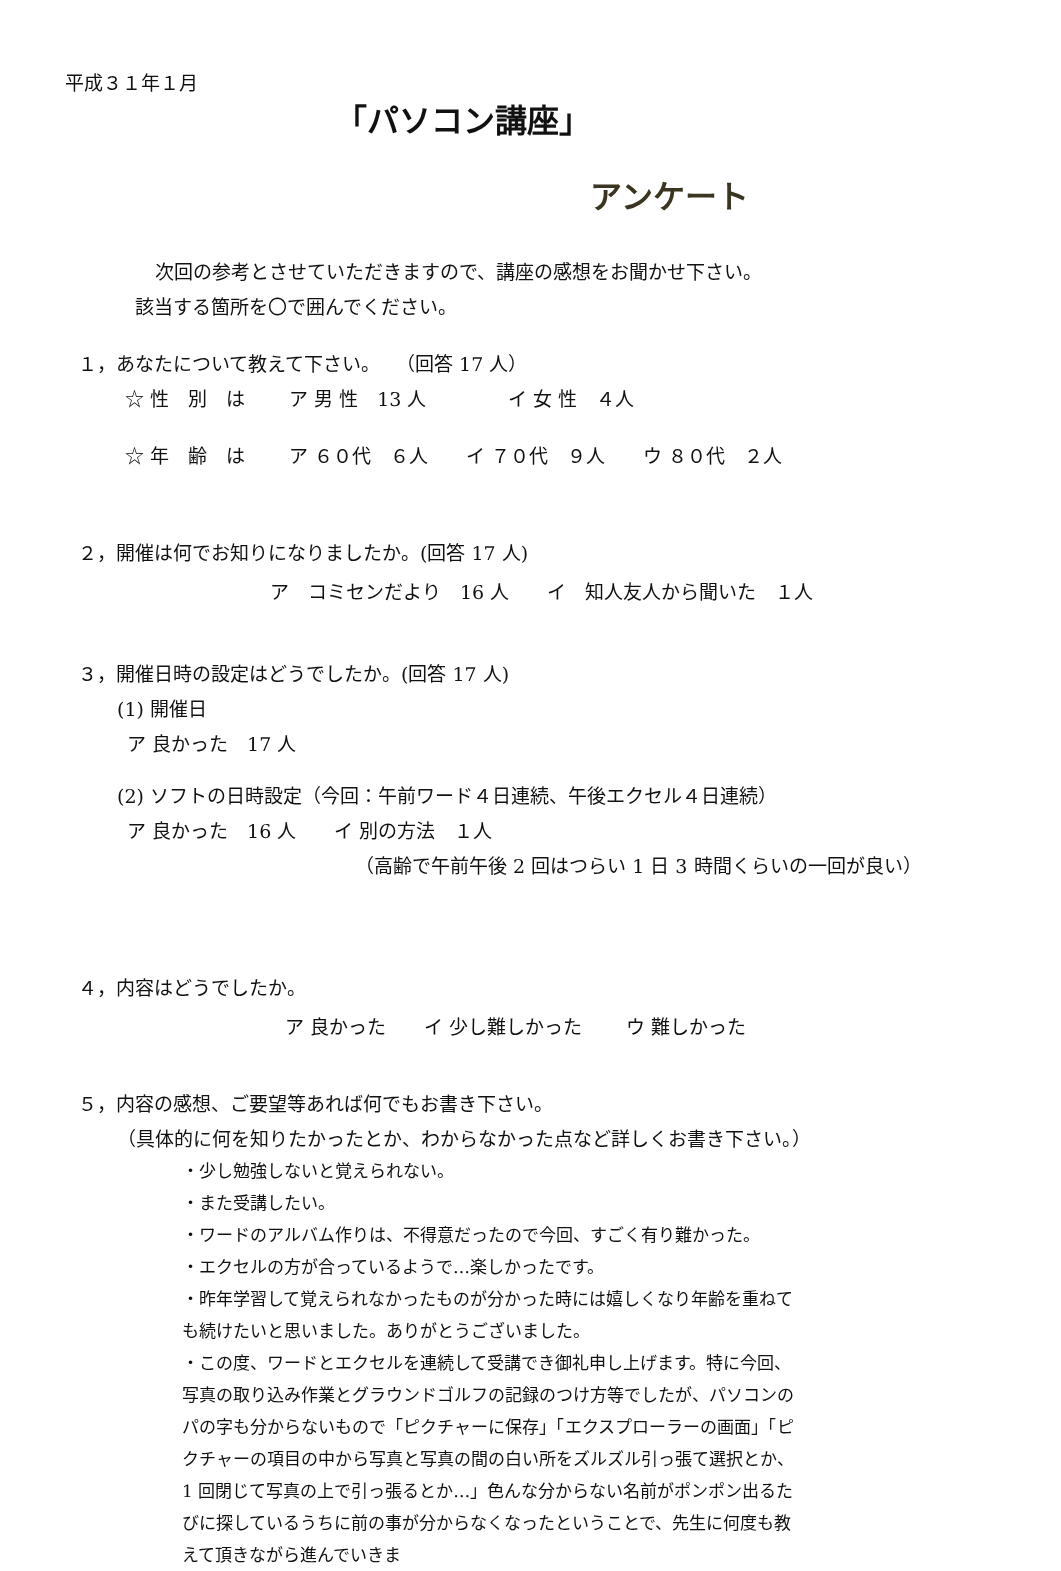平成３１年１月
「パソコン講座」
アンケート
次回の参考とさせていただきますので、講座の感想をお聞かせ下さい。
該当する箇所を〇で囲んでください。
１，あなたについて教えて下さい。　 （回答 17 人）
☆ 性　別　は　　 ア 男 性　13 人　　　　 イ 女 性　４人
☆ 年　齢　は　　 ア ６０代　６人　　イ ７０代　９人　　ウ ８０代　２人
２，開催は何でお知りになりましたか。(回答 17 人)
ア　コミセンだより　16 人　　イ　知人友人から聞いた　１人
３，開催日時の設定はどうでしたか。(回答 17 人)
(1) 開催日
ア 良かった　17 人
(2) ソフトの日時設定（今回：午前ワード４日連続、午後エクセル４日連続）
ア 良かった　16 人　　イ 別の方法　１人
（高齢で午前午後 2 回はつらい 1 日 3 時間くらいの一回が良い）
４，内容はどうでしたか。
ア 良かった　　イ 少し難しかった　　 ウ 難しかった
５，内容の感想、ご要望等あれば何でもお書き下さい。
（具体的に何を知りたかったとか、わからなかった点など詳しくお書き下さい。）
・少し勉強しないと覚えられない。
・また受講したい。
・ワードのアルバム作りは、不得意だったので今回、すごく有り難かった。
・エクセルの方が合っているようで…楽しかったです。
・昨年学習して覚えられなかったものが分かった時には嬉しくなり年齢を重ねても続けたいと思いました。ありがとうございました。
・この度、ワードとエクセルを連続して受講でき御礼申し上げます。特に今回、写真の取り込み作業とグラウンドゴルフの記録のつけ方等でしたが、パソコンのパの字も分からないもので「ピクチャーに保存」「エクスプローラーの画面」「ピクチャーの項目の中から写真と写真の間の白い所をズルズル引っ張て選択とか、1 回閉じて写真の上で引っ張るとか…」色んな分からない名前がポンポン出るたびに探しているうちに前の事が分からなくなったということで、先生に何度も教えて頂きながら進んでいきま